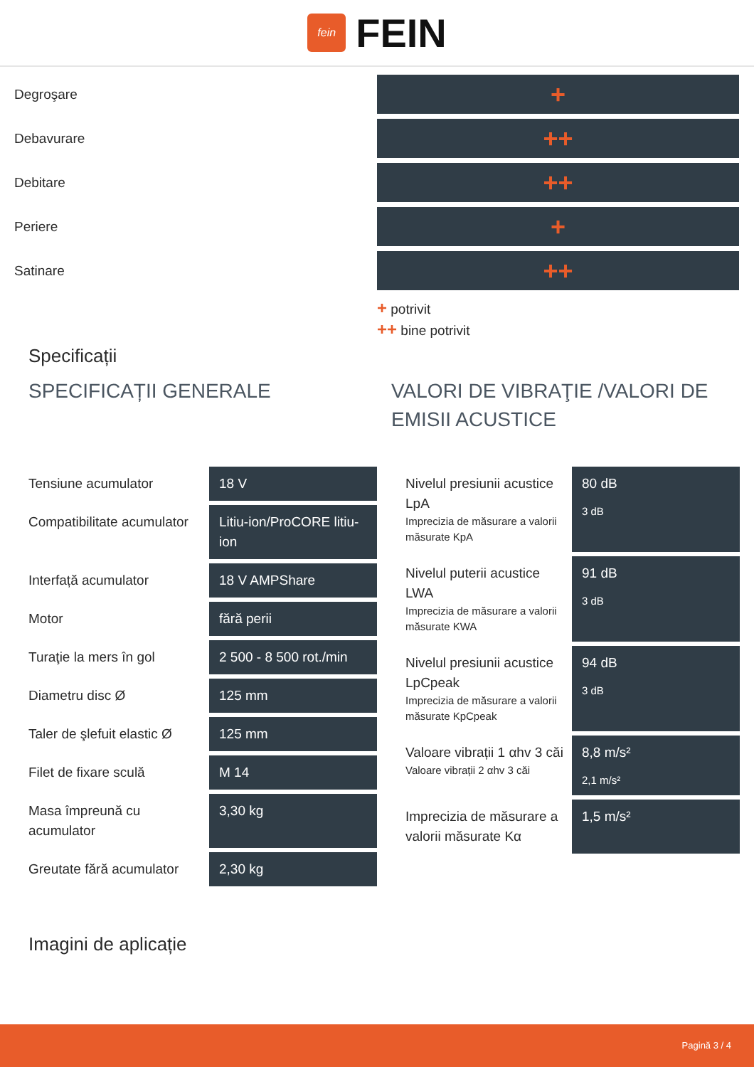fein
FEIN
Degroşare
+
Debavurare
++
Debitare
++
Periere
+
Satinare
++
+ potrivit
++ bine potrivit
Specificații
SPECIFICAȚII GENERALE
| Tensiune acumulator | 18 V |
| Compatibilitate acumulator | Litiu-ion/ProCORE litiu-ion |
| Interfață acumulator | 18 V AMPShare |
| Motor | fără perii |
| Turaţie la mers în gol | 2 500 - 8 500 rot./min |
| Diametru disc Ø | 125 mm |
| Taler de şlefuit elastic Ø | 125 mm |
| Filet de fixare sculă | M 14 |
| Masa împreună cu acumulator | 3,30 kg |
| Greutate fără acumulator | 2,30 kg |
VALORI DE VIBRAŢIE /VALORI DE EMISII ACUSTICE
| Nivelul presiunii acustice LpA Imprecizia de măsurare a valorii măsurate KpA | 80 dB 3 dB |
| Nivelul puterii acustice LWA Imprecizia de măsurare a valorii măsurate KWA | 91 dB 3 dB |
| Nivelul presiunii acustice LpCpeak Imprecizia de măsurare a valorii măsurate KpCpeak | 94 dB 3 dB |
| Valoare vibrații 1 αhv 3 căi Valoare vibrații 2 αhv 3 căi | 8,8 m/s² 2,1 m/s² |
| Imprecizia de măsurare a valorii măsurate Kα | 1,5 m/s² |
Imagini de aplicație
Pagină 3 / 4